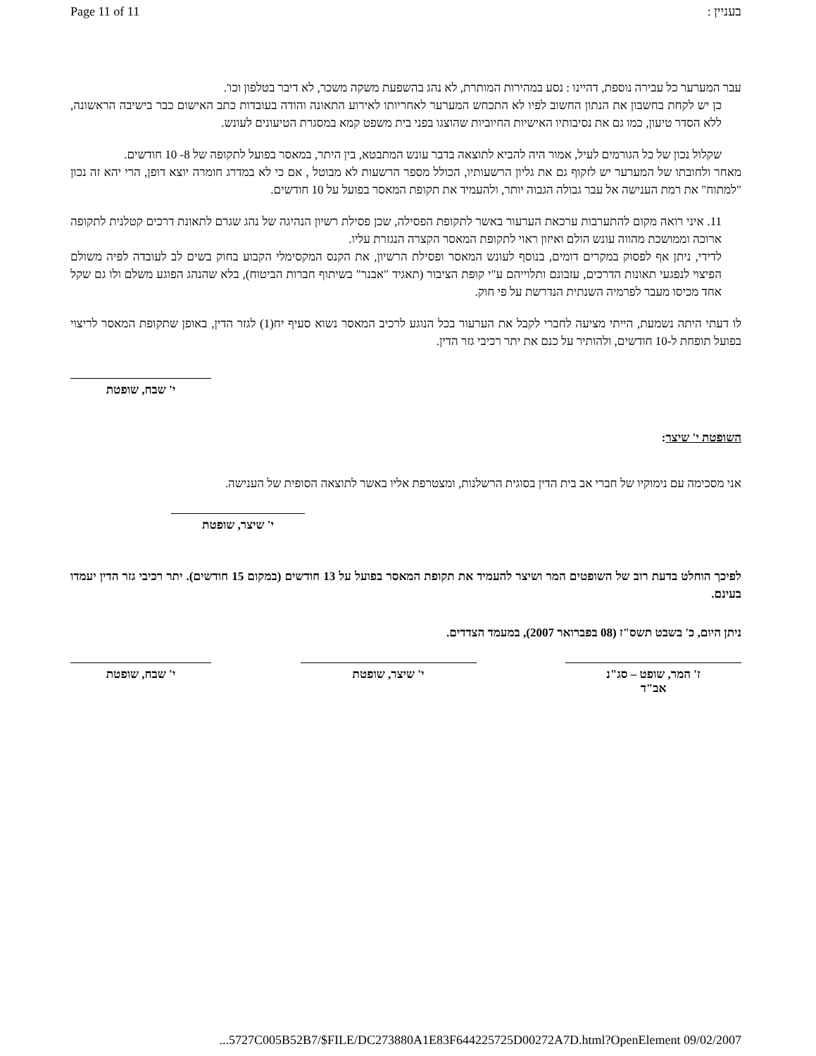Page 11 of 11 בעניין :
עבר המערער כל עבירה נוספת, דהיינו : נסע במהירות המותרת, לא נהג בהשפעת משקה משכר, לא דיבר בטלפון וכו'.
כן יש לקחת בחשבון את הנתון החשוב לפיו לא התכחש המערער לאחריותו לאירוע התאונה והודה בעובדות כתב האישום כבר בישיבה הראשונה, ללא הסדר טיעון, כמו גם את נסיבותיו האישיות החיוביות שהוצגו בפני בית משפט קמא במסגרת הטיעונים לעונש.
שקלול נכון של כל הגורמים לעיל, אמור היה להביא לתוצאה בדבר עונש המתבטא, בין היתר, במאסר בפועל לתקופה של 8- 10 חודשים.
מאחר ולחובתו של המערער יש לזקוף גם את גליון הרשעותיו, הכולל מספר הרשעות לא מבוטל , אם כי לא במדרג חומרה יוצא דופן, הרי יהא זה נכון "למתוח" את רמת הענישה אל עבר גבולה הגבוה יותר, ולהעמיד את תקופת המאסר בפועל על 10 חודשים.
11. איני רואה מקום להתערבות ערכאת הערעור באשר לתקופת הפסילה, שכן פסילת רשיון הנהיגה של נהג שגרם לתאונת דרכים קטלנית לתקופה ארוכה וממושכת מהווה עונש הולם ואיזון ראוי לתקופת המאסר הקצרה הנגזרת עליו.
לדידי, ניתן אף לפסוק במקרים דומים, בנוסף לעונש המאסר ופסילת הרשיון, את הקנס המקסימלי הקבוע בחוק בשים לב לעובדה לפיה משולם הפיצוי לנפגעי תאונות הדרכים, עזבונם ותלוייהם ע"י קופת הציבור (תאגיד "אבנר" בשיתוף חברות הביטוח), בלא שהנהג הפוגע משלם ולו גם שקל אחד מכיסו מעבר לפרמיה השנתית הנדרשת על פי חוק.
לו דעתי היתה נשמעת, הייתי מציעה לחברי לקבל את הערעור בכל הנוגע לרכיב המאסר נשוא סעיף יח(1) לגזר הדין, באופן שתקופת המאסר לריצוי בפועל תופחת ל-10 חודשים, ולהותיר על כנם את יתר רכיבי גזר הדין.
י' שבח, שופטת
השופטת י' שיצר:
אני מסכימה עם נימוקיו של חברי אב בית הדין בסוגית הרשלנות, ומצטרפת אליו באשר לתוצאה הסופית של הענישה.
י' שיצר, שופטת
לפיכך הוחלט בדעת רוב של השופטים המר ושיצר להעמיד את תקופת המאסר בפועל על 13 חודשים (במקום 15 חודשים). יתר רכיבי גזר הדין יעמדו בעינם.
ניתן היום, כ' בשבט תשס"ז (08 בפברואר 2007), במעמד הצדדים.
ז' המר, שופט – סג"נ
אב"ד
י' שיצר, שופטת י' שבח, שופטת
...5727C005B52B7/$FILE/DC273880A1E83F644225725D00272A7D.html?OpenElement 09/02/2007